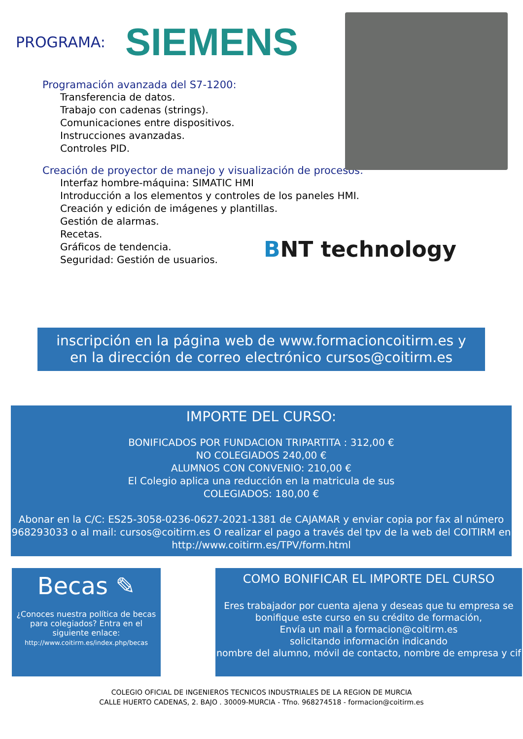PROGRAMA: SIEMENS
Programación avanzada del S7-1200:
Transferencia de datos.
Trabajo con cadenas (strings).
Comunicaciones entre dispositivos.
Instrucciones avanzadas.
Controles PID.
Creación de proyector de manejo y visualización de procesos:
Interfaz hombre-máquina: SIMATIC HMI
Introducción a los elementos y controles de los paneles HMI.
Creación y edición de imágenes y plantillas.
Gestión de alarmas.
Recetas.
Gráficos de tendencia.
Seguridad: Gestión de usuarios.
BNT technology
inscripción en la página web de www.formacioncoitirm.es y
en la dirección de correo electrónico cursos@coitirm.es
IMPORTE DEL CURSO:
BONIFICADOS POR FUNDACION TRIPARTITA : 312,00 €
NO COLEGIADOS 240,00 €
ALUMNOS CON CONVENIO: 210,00 €
El Colegio aplica una reducción en la matricula de sus
COLEGIADOS: 180,00 €
Abonar en la C/C: ES25-3058-0236-0627-2021-1381 de CAJAMAR y enviar copia por fax al número 968293033 o al mail: cursos@coitirm.es O realizar el pago a través del tpv de la web del COITIRM en
http://www.coitirm.es/TPV/form.html
Becas ✎
¿Conoces nuestra política de becas para colegiados? Entra en el siguiente enlace:
http://www.coitirm.es/index.php/becas
COMO BONIFICAR EL IMPORTE DEL CURSO
Eres trabajador por cuenta ajena y deseas que tu empresa se bonifique este curso en su crédito de formación,
Envía un mail a formacion@coitirm.es
solicitando información indicando
nombre del alumno, móvil de contacto, nombre de empresa y cif
COLEGIO OFICIAL DE INGENIEROS TECNICOS INDUSTRIALES DE LA REGION DE MURCIA
CALLE HUERTO CADENAS, 2. BAJO . 30009-MURCIA - Tfno. 968274518 - formacion@coitirm.es